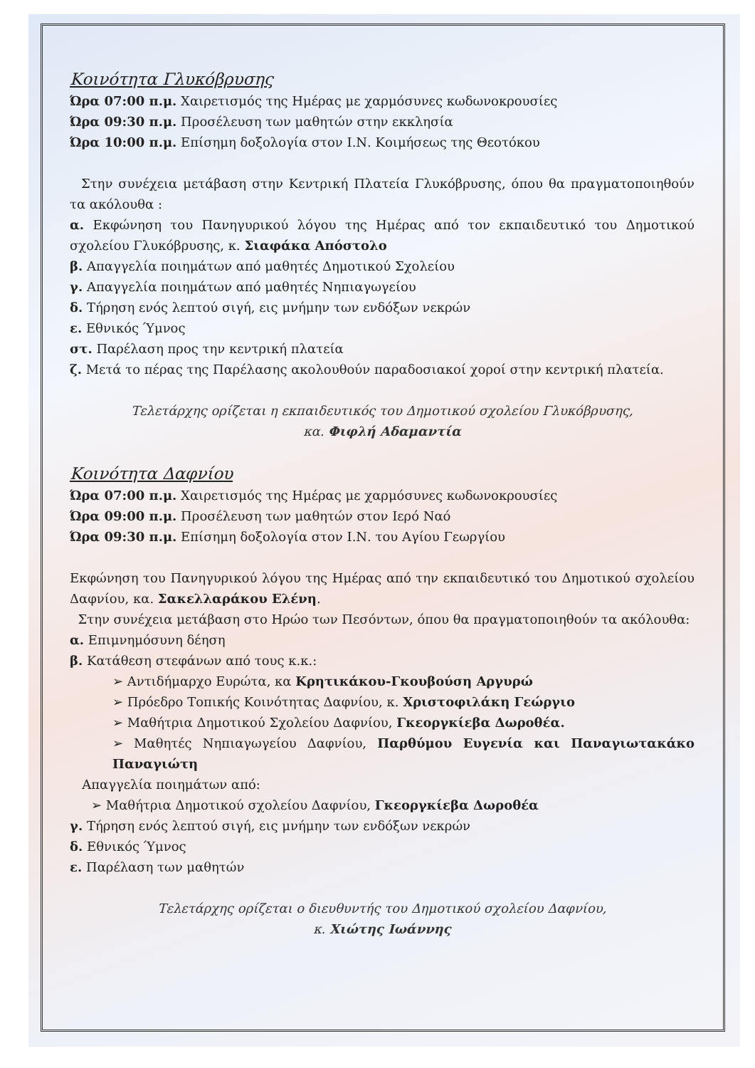Κοινότητα Γλυκόβρυσης
Ώρα 07:00 π.μ. Χαιρετισμός της Ημέρας με χαρμόσυνες κωδωνοκρουσίες
Ώρα 09:30 π.μ. Προσέλευση των μαθητών στην εκκλησία
Ώρα 10:00 π.μ. Επίσημη δοξολογία στον Ι.Ν. Κοιμήσεως της Θεοτόκου
Στην συνέχεια μετάβαση στην Κεντρική Πλατεία Γλυκόβρυσης, όπου θα πραγματοποιηθούν τα ακόλουθα :
α. Εκφώνηση του Πανηγυρικού λόγου της Ημέρας από τον εκπαιδευτικό του Δημοτικού σχολείου Γλυκόβρυσης, κ. Σιαφάκα Απόστολο
β. Απαγγελία ποιημάτων από μαθητές Δημοτικού Σχολείου
γ. Απαγγελία ποιημάτων από μαθητές Νηπιαγωγείου
δ. Τήρηση ενός λεπτού σιγή, εις μνήμην των ενδόξων νεκρών
ε. Εθνικός Ύμνος
στ. Παρέλαση προς την κεντρική πλατεία
ζ. Μετά το πέρας της Παρέλασης ακολουθούν παραδοσιακοί χοροί στην κεντρική πλατεία.
Τελετάρχης ορίζεται η εκπαιδευτικός του Δημοτικού σχολείου Γλυκόβρυσης,
κα. Φιφλή Αδαμαντία
Κοινότητα Δαφνίου
Ώρα 07:00 π.μ. Χαιρετισμός της Ημέρας με χαρμόσυνες κωδωνοκρουσίες
Ώρα 09:00 π.μ. Προσέλευση των μαθητών στον Ιερό Ναό
Ώρα 09:30 π.μ. Επίσημη δοξολογία στον Ι.Ν. του Αγίου Γεωργίου
Εκφώνηση του Πανηγυρικού λόγου της Ημέρας από την εκπαιδευτικό του Δημοτικού σχολείου Δαφνίου, κα. Σακελλαράκου Ελένη.
Στην συνέχεια μετάβαση στο Ηρώο των Πεσόντων, όπου θα πραγματοποιηθούν τα ακόλουθα:
α. Επιμνημόσυνη δέηση
β. Κατάθεση στεφάνων από τους κ.κ.:
➢ Αντιδήμαρχο Ευρώτα, κα Κρητικάκου-Γκουβούση Αργυρώ
➢ Πρόεδρο Τοπικής Κοινότητας Δαφνίου, κ. Χριστοφιλάκη Γεώργιο
➢ Μαθήτρια Δημοτικού Σχολείου Δαφνίου, Γκεοργκίεβα Δωροθέα.
➢ Μαθητές Νηπιαγωγείου Δαφνίου, Παρθύμου Ευγενία και Παναγιωτακάκο Παναγιώτη
Απαγγελία ποιημάτων από:
➢ Μαθήτρια Δημοτικού σχολείου Δαφνίου, Γκεοργκίεβα Δωροθέα
γ. Τήρηση ενός λεπτού σιγή, εις μνήμην των ενδόξων νεκρών
δ. Εθνικός Ύμνος
ε. Παρέλαση των μαθητών
Τελετάρχης ορίζεται ο διευθυντής του Δημοτικού σχολείου Δαφνίου,
κ. Χιώτης Ιωάννης